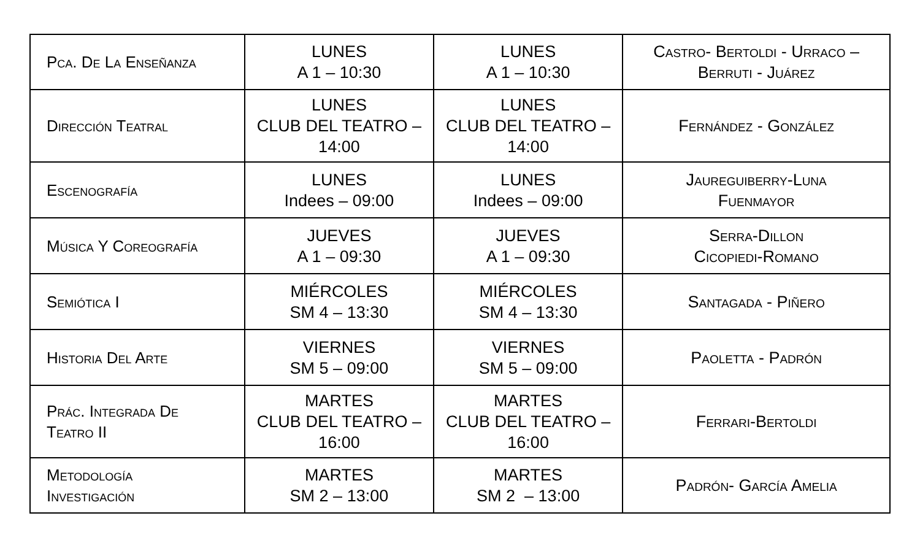| Pca. De La Enseñanza | LUNES A 1 – 10:30 | LUNES A 1 – 10:30 | Castro- Bertoldi - Urraco – Berruti - Juárez |
| Dirección Teatral | LUNES CLUB DEL TEATRO – 14:00 | LUNES CLUB DEL TEATRO – 14:00 | Fernández - González |
| Escenografía | LUNES Indees – 09:00 | LUNES Indees – 09:00 | Jaureguiberry-Luna Fuenmayor |
| Música Y Coreografía | JUEVES A 1 – 09:30 | JUEVES A 1 – 09:30 | Serra-Dillon Cicopiedi-Romano |
| Semiótica I | MIÉRCOLES SM 4 – 13:30 | MIÉRCOLES SM 4 – 13:30 | Santagada - Piñero |
| Historia Del Arte | VIERNES SM 5 – 09:00 | VIERNES SM 5 – 09:00 | Paoletta - Padrón |
| Prác. Integrada De Teatro II | MARTES CLUB DEL TEATRO – 16:00 | MARTES CLUB DEL TEATRO – 16:00 | Ferrari-Bertoldi |
| Metodología Investigación | MARTES SM 2 – 13:00 | MARTES SM 2 – 13:00 | Padrón- García Amelia |